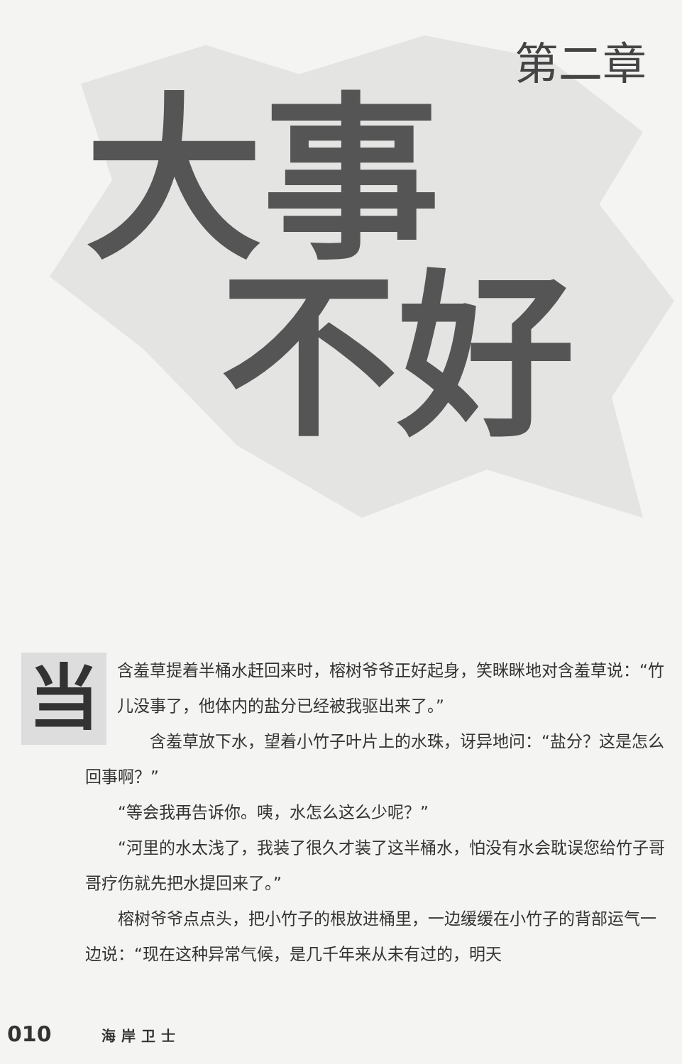第二章
大事
不好
当
含羞草提着半桶水赶回来时，榕树爷爷正好起身，笑眯眯地对含羞草说：“竹儿没事了，他体内的盐分已经被我驱出来了。”
含羞草放下水，望着小竹子叶片上的水珠，讶异地问：“盐分？这是怎么回事啊？”
“等会我再告诉你。咦，水怎么这么少呢？”
“河里的水太浅了，我装了很久才装了这半桶水，怕没有水会耽误您给竹子哥哥疗伤就先把水提回来了。”
榕树爷爷点点头，把小竹子的根放进桶里，一边缓缓在小竹子的背部运气一边说：“现在这种异常气候，是几千年来从未有过的，明天
010 海岸卫士